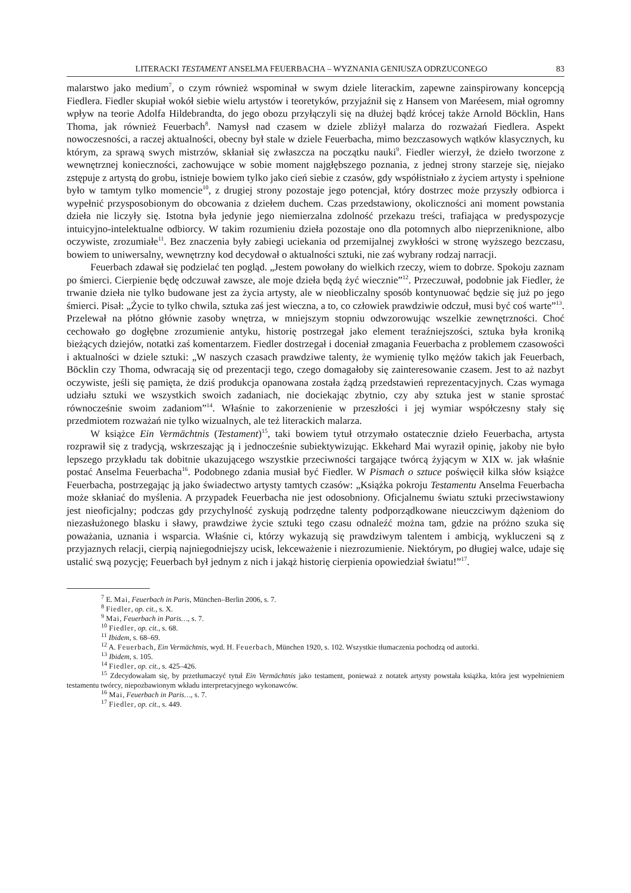LITERACKI TESTAMENT ANSELMA FEUERBACHA – WYZNANIA GENIUSZA ODRZUCONEGO 83
malarstwo jako medium<sup>7</sup>, o czym również wspominał w swym dziele literackim, zapewne zainspirowany koncepcją Fiedlera. Fiedler skupiał wokół siebie wielu artystów i teoretyków, przyjaźnił się z Hansem von Maréesem, miał ogromny wpływ na teorie Adolfa Hildebrandta, do jego obozu przyłączyli się na dłużej bądź krócej także Arnold Böcklin, Hans Thoma, jak również Feuerbach<sup>8</sup>. Namysł nad czasem w dziele zbliżył malarza do rozważań Fiedlera. Aspekt nowoczesności, a raczej aktualności, obecny był stale w dziele Feuerbacha, mimo bezczasowych wątków klasycznych, ku którym, za sprawą swych mistrzów, skłaniał się zwłaszcza na początku nauki<sup>9</sup>. Fiedler wierzył, że dzieło tworzone z wewnętrznej konieczności, zachowujące w sobie moment najgłębszego poznania, z jednej strony starzeje się, niejako zstępuje z artystą do grobu, istnieje bowiem tylko jako cień siebie z czasów, gdy współistniało z życiem artysty i spełnione było w tamtym tylko momencie<sup>10</sup>, z drugiej strony pozostaje jego potencjał, który dostrzec może przyszły odbiorca i wypełnić przysposobionym do obcowania z dziełem duchem. Czas przedstawiony, okoliczności ani moment powstania dzieła nie liczyły się. Istotna była jedynie jego niemierzalna zdolność przekazu treści, trafiająca w predyspozycje intuicyjno-intelektualne odbiorcy. W takim rozumieniu dzieła pozostaje ono dla potomnych albo nieprzeniknione, albo oczywiste, zrozumiałe<sup>11</sup>. Bez znaczenia były zabiegi uciekania od przemijalnej zwykłości w stronę wyższego bezczasu, bowiem to uniwersalny, wewnętrzny kod decydował o aktualności sztuki, nie zaś wybrany rodzaj narracji.
Feuerbach zdawał się podzielać ten pogląd. „Jestem powołany do wielkich rzeczy, wiem to dobrze. Spokoju zaznam po śmierci. Cierpienie będę odczuwał zawsze, ale moje dzieła będą żyć wiecznie”<sup>12</sup>. Przeczuwał, podobnie jak Fiedler, że trwanie dzieła nie tylko budowane jest za życia artysty, ale w nieobliczalny sposób kontynuować będzie się już po jego śmierci. Pisał: „Życie to tylko chwila, sztuka zaś jest wieczna, a to, co człowiek prawdziwie odczuł, musi być coś warte”<sup>13</sup>. Przelewał na płótno głównie zasoby wnętrza, w mniejszym stopniu odwzorowując wszelkie zewnętrzności. Choć cechowało go dogłębne zrozumienie antyku, historię postrzegał jako element teraźniejszości, sztuka była kroniką bieżących dziejów, notatki zaś komentarzem. Fiedler dostrzegał i doceniał zmagania Feuerbacha z problemem czasowości i aktualności w dziele sztuki: „W naszych czasach prawdziwe talenty, że wymienię tylko mężów takich jak Feuerbach, Böcklin czy Thoma, odwracają się od prezentacji tego, czego domagałoby się zainteresowanie czasem. Jest to aż nazbyt oczywiste, jeśli się pamięta, że dziś produkcja opanowana została żądzą przedstawień reprezentacyjnych. Czas wymaga udziału sztuki we wszystkich swoich zadaniach, nie dociekając zbytnio, czy aby sztuka jest w stanie sprostać równocześnie swoim zadaniom”<sup>14</sup>. Właśnie to zakorzenienie w przeszłości i jej wymiar współczesny stały się przedmiotem rozważań nie tylko wizualnych, ale też literackich malarza.
W książce Ein Vermächtnis (Testament)<sup>15</sup>, taki bowiem tytuł otrzymało ostatecznie dzieło Feuerbacha, artysta rozprawił się z tradycją, wskrzeszając ją i jednocześnie subiektywizując. Ekkehard Mai wyraził opinię, jakoby nie było lepszego przykładu tak dobitnie ukazującego wszystkie przeciwności targające twórcą żyjącym w XIX w. jak właśnie postać Anselma Feuerbacha<sup>16</sup>. Podobnego zdania musiał być Fiedler. W Pismach o sztuce poświęcił kilka słów książce Feuerbacha, postrzegając ją jako świadectwo artysty tamtych czasów: „Książka pokroju Testamentu Anselma Feuerbacha może skłaniać do myślenia. A przypadek Feuerbacha nie jest odosobniony. Oficjalnemu światu sztuki przeciwstawiony jest nieoficjalny; podczas gdy przychylność zyskują podrzędne talenty podporządkowane nieuczciwym dążeniom do niezasłużonego blasku i sławy, prawdziwe życie sztuki tego czasu odnaleźć można tam, gdzie na próżno szuka się poważania, uznania i wsparcia. Właśnie ci, którzy wykazują się prawdziwym talentem i ambicją, wykluczeni są z przyjaznych relacji, cierpią najniegodniejszy ucisk, lekceważenie i niezrozumienie. Niektórym, po długiej walce, udaje się ustalić swą pozycję; Feuerbach był jednym z nich i jakąż historię cierpienia opowiedział światu!”<sup>17</sup>.
<sup>7</sup> E. Mai, Feuerbach in Paris, München–Berlin 2006, s. 7.
<sup>8</sup> Fiedler, op. cit., s. X.
<sup>9</sup> Mai, Feuerbach in Paris…, s. 7.
<sup>10</sup> Fiedler, op. cit., s. 68.
<sup>11</sup> Ibidem, s. 68–69.
<sup>12</sup> A. Feuerbach, Ein Vermächtnis, wyd. H. Feuerbach, München 1920, s. 102. Wszystkie tłumaczenia pochodzą od autorki.
<sup>13</sup> Ibidem, s. 105.
<sup>14</sup> Fiedler, op. cit., s. 425–426.
<sup>15</sup> Zdecydowałam się, by przetłumaczyć tytuł Ein Vermächtnis jako testament, ponieważ z notatek artysty powstała książka, która jest wypełnieniem testamentu twórcy, niepozbawionym wkładu interpretacyjnego wykonawców.
<sup>16</sup> Mai, Feuerbach in Paris…, s. 7.
<sup>17</sup> Fiedler, op. cit., s. 449.